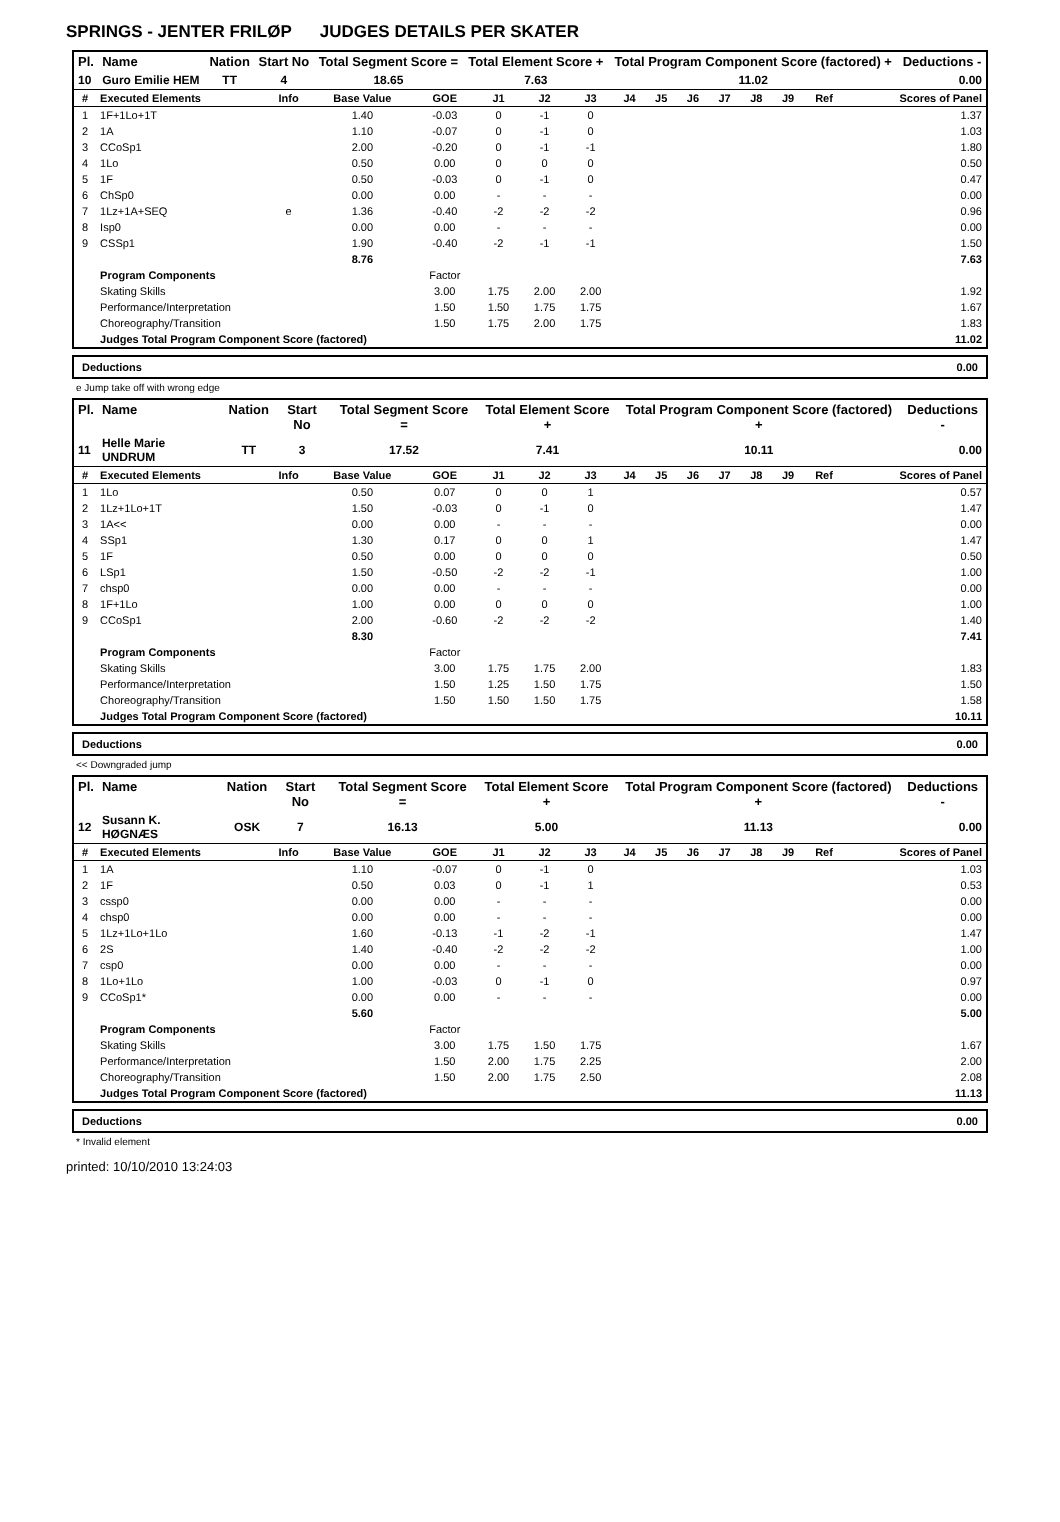SPRINGS - JENTER FRILØP JUDGES DETAILS PER SKATER
| Pl. | Name | Nation | Start No | Total Segment Score = | Total Element Score + | Total Program Component Score (factored) + | Deductions - |
| --- | --- | --- | --- | --- | --- | --- | --- |
| 10 | Guro Emilie HEM | TT | 4 | 18.65 | 7.63 | 11.02 | 0.00 |
| # | Executed Elements | Info | Base Value | GOE | J1 | J2 | J3 | J4 | J5 | J6 | J7 | J8 | J9 | Ref | Scores of Panel |
| --- | --- | --- | --- | --- | --- | --- | --- | --- | --- | --- | --- | --- | --- | --- | --- |
| 1 | 1F+1Lo+1T | | 1.40 | -0.03 | 0 | -1 | 0 | | | | | | | | 1.37 |
| 2 | 1A | | 1.10 | -0.07 | 0 | -1 | 0 | | | | | | | | 1.03 |
| 3 | CCoSp1 | | 2.00 | -0.20 | 0 | -1 | -1 | | | | | | | | 1.80 |
| 4 | 1Lo | | 0.50 | 0.00 | 0 | 0 | 0 | | | | | | | | 0.50 |
| 5 | 1F | | 0.50 | -0.03 | 0 | -1 | 0 | | | | | | | | 0.47 |
| 6 | ChSp0 | | 0.00 | 0.00 | - | - | - | | | | | | | | 0.00 |
| 7 | 1Lz+1A+SEQ | e | 1.36 | -0.40 | -2 | -2 | -2 | | | | | | | | 0.96 |
| 8 | Isp0 | | 0.00 | 0.00 | - | - | - | | | | | | | | 0.00 |
| 9 | CSSp1 | | 1.90 | -0.40 | -2 | -1 | -1 | | | | | | | | 1.50 |
| | | | 8.76 | | | | | | | | | | | | 7.63 |
| | Program Components | | | Factor | | | | | | | | | | | |
| | Skating Skills | | | 3.00 | 1.75 | 2.00 | 2.00 | | | | | | | | 1.92 |
| | Performance/Interpretation | | | 1.50 | 1.50 | 1.75 | 1.75 | | | | | | | | 1.67 |
| | Choreography/Transition | | | 1.50 | 1.75 | 2.00 | 1.75 | | | | | | | | 1.83 |
| | Judges Total Program Component Score (factored) | | | | | | | | | | | | | | 11.02 |
Deductions 0.00
e Jump take off with wrong edge
| Pl. | Name | Nation | Start No | Total Segment Score = | Total Element Score + | Total Program Component Score (factored) + | Deductions - |
| --- | --- | --- | --- | --- | --- | --- | --- |
| 11 | Helle Marie UNDRUM | TT | 3 | 17.52 | 7.41 | 10.11 | 0.00 |
| # | Executed Elements | Info | Base Value | GOE | J1 | J2 | J3 | J4 | J5 | J6 | J7 | J8 | J9 | Ref | Scores of Panel |
| --- | --- | --- | --- | --- | --- | --- | --- | --- | --- | --- | --- | --- | --- | --- | --- |
| 1 | 1Lo | | 0.50 | 0.07 | 0 | 0 | 1 | | | | | | | | 0.57 |
| 2 | 1Lz+1Lo+1T | | 1.50 | -0.03 | 0 | -1 | 0 | | | | | | | | 1.47 |
| 3 | 1A<< | | 0.00 | 0.00 | - | - | - | | | | | | | | 0.00 |
| 4 | SSp1 | | 1.30 | 0.17 | 0 | 0 | 1 | | | | | | | | 1.47 |
| 5 | 1F | | 0.50 | 0.00 | 0 | 0 | 0 | | | | | | | | 0.50 |
| 6 | LSp1 | | 1.50 | -0.50 | -2 | -2 | -1 | | | | | | | | 1.00 |
| 7 | chsp0 | | 0.00 | 0.00 | - | - | - | | | | | | | | 0.00 |
| 8 | 1F+1Lo | | 1.00 | 0.00 | 0 | 0 | 0 | | | | | | | | 1.00 |
| 9 | CCoSp1 | | 2.00 | -0.60 | -2 | -2 | -2 | | | | | | | | 1.40 |
| | | | 8.30 | | | | | | | | | | | | 7.41 |
| | Program Components | | | Factor | | | | | | | | | | | |
| | Skating Skills | | | 3.00 | 1.75 | 1.75 | 2.00 | | | | | | | | 1.83 |
| | Performance/Interpretation | | | 1.50 | 1.25 | 1.50 | 1.75 | | | | | | | | 1.50 |
| | Choreography/Transition | | | 1.50 | 1.50 | 1.50 | 1.75 | | | | | | | | 1.58 |
| | Judges Total Program Component Score (factored) | | | | | | | | | | | | | | 10.11 |
Deductions 0.00
<< Downgraded jump
| Pl. | Name | Nation | Start No | Total Segment Score = | Total Element Score + | Total Program Component Score (factored) + | Deductions - |
| --- | --- | --- | --- | --- | --- | --- | --- |
| 12 | Susann K. HØGNÆS | OSK | 7 | 16.13 | 5.00 | 11.13 | 0.00 |
| # | Executed Elements | Info | Base Value | GOE | J1 | J2 | J3 | J4 | J5 | J6 | J7 | J8 | J9 | Ref | Scores of Panel |
| --- | --- | --- | --- | --- | --- | --- | --- | --- | --- | --- | --- | --- | --- | --- | --- |
| 1 | 1A | | 1.10 | -0.07 | 0 | -1 | 0 | | | | | | | | 1.03 |
| 2 | 1F | | 0.50 | 0.03 | 0 | -1 | 1 | | | | | | | | 0.53 |
| 3 | cssp0 | | 0.00 | 0.00 | - | - | - | | | | | | | | 0.00 |
| 4 | chsp0 | | 0.00 | 0.00 | - | - | - | | | | | | | | 0.00 |
| 5 | 1Lz+1Lo+1Lo | | 1.60 | -0.13 | -1 | -2 | -1 | | | | | | | | 1.47 |
| 6 | 2S | | 1.40 | -0.40 | -2 | -2 | -2 | | | | | | | | 1.00 |
| 7 | csp0 | | 0.00 | 0.00 | - | - | - | | | | | | | | 0.00 |
| 8 | 1Lo+1Lo | | 1.00 | -0.03 | 0 | -1 | 0 | | | | | | | | 0.97 |
| 9 | CCoSp1* | | 0.00 | 0.00 | - | - | - | | | | | | | | 0.00 |
| | | | 5.60 | | | | | | | | | | | | 5.00 |
| | Program Components | | | Factor | | | | | | | | | | | |
| | Skating Skills | | | 3.00 | 1.75 | 1.50 | 1.75 | | | | | | | | 1.67 |
| | Performance/Interpretation | | | 1.50 | 2.00 | 1.75 | 2.25 | | | | | | | | 2.00 |
| | Choreography/Transition | | | 1.50 | 2.00 | 1.75 | 2.50 | | | | | | | | 2.08 |
| | Judges Total Program Component Score (factored) | | | | | | | | | | | | | | 11.13 |
Deductions 0.00
* Invalid element
printed: 10/10/2010 13:24:03